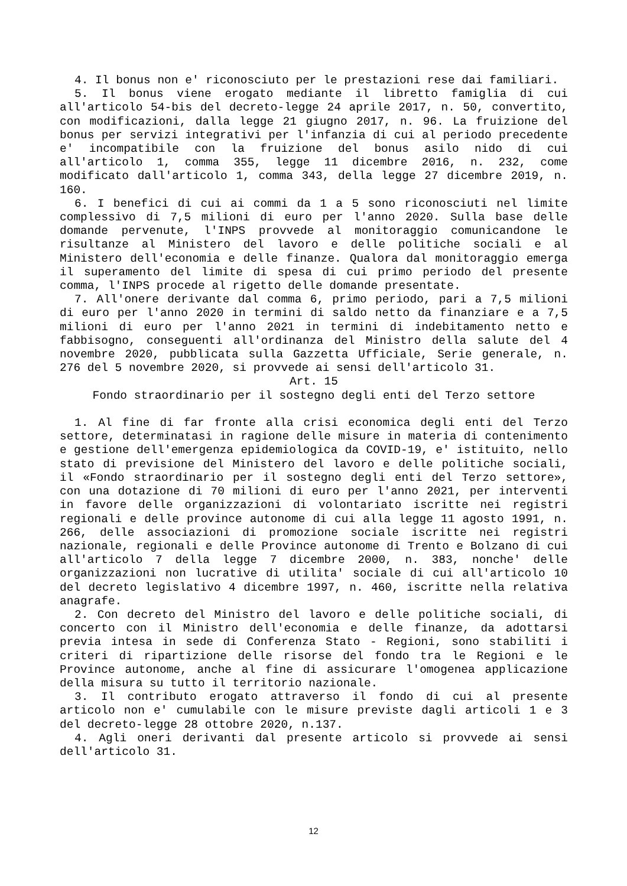4. Il bonus non e' riconosciuto per le prestazioni rese dai familiari.
5. Il bonus viene erogato mediante il libretto famiglia di cui all'articolo 54-bis del decreto-legge 24 aprile 2017, n. 50, convertito, con modificazioni, dalla legge 21 giugno 2017, n. 96. La fruizione del bonus per servizi integrativi per l'infanzia di cui al periodo precedente e' incompatibile con la fruizione del bonus asilo nido di cui all'articolo 1, comma 355, legge 11 dicembre 2016, n. 232, come modificato dall'articolo 1, comma 343, della legge 27 dicembre 2019, n. 160.
6. I benefici di cui ai commi da 1 a 5 sono riconosciuti nel limite complessivo di 7,5 milioni di euro per l'anno 2020. Sulla base delle domande pervenute, l'INPS provvede al monitoraggio comunicandone le risultanze al Ministero del lavoro e delle politiche sociali e al Ministero dell'economia e delle finanze. Qualora dal monitoraggio emerga il superamento del limite di spesa di cui primo periodo del presente comma, l'INPS procede al rigetto delle domande presentate.
7. All'onere derivante dal comma 6, primo periodo, pari a 7,5 milioni di euro per l'anno 2020 in termini di saldo netto da finanziare e a 7,5 milioni di euro per l'anno 2021 in termini di indebitamento netto e fabbisogno, conseguenti all'ordinanza del Ministro della salute del 4 novembre 2020, pubblicata sulla Gazzetta Ufficiale, Serie generale, n. 276 del 5 novembre 2020, si provvede ai sensi dell'articolo 31.
Art. 15
Fondo straordinario per il sostegno degli enti del Terzo settore
1. Al fine di far fronte alla crisi economica degli enti del Terzo settore, determinatasi in ragione delle misure in materia di contenimento e gestione dell'emergenza epidemiologica da COVID-19, e' istituito, nello stato di previsione del Ministero del lavoro e delle politiche sociali, il «Fondo straordinario per il sostegno degli enti del Terzo settore», con una dotazione di 70 milioni di euro per l'anno 2021, per interventi in favore delle organizzazioni di volontariato iscritte nei registri regionali e delle province autonome di cui alla legge 11 agosto 1991, n. 266, delle associazioni di promozione sociale iscritte nei registri nazionale, regionali e delle Province autonome di Trento e Bolzano di cui all'articolo 7 della legge 7 dicembre 2000, n. 383, nonche' delle organizzazioni non lucrative di utilita' sociale di cui all'articolo 10 del decreto legislativo 4 dicembre 1997, n. 460, iscritte nella relativa anagrafe.
2. Con decreto del Ministro del lavoro e delle politiche sociali, di concerto con il Ministro dell'economia e delle finanze, da adottarsi previa intesa in sede di Conferenza Stato - Regioni, sono stabiliti i criteri di ripartizione delle risorse del fondo tra le Regioni e le Province autonome, anche al fine di assicurare l'omogenea applicazione della misura su tutto il territorio nazionale.
3. Il contributo erogato attraverso il fondo di cui al presente articolo non e' cumulabile con le misure previste dagli articoli 1 e 3 del decreto-legge 28 ottobre 2020, n.137.
4. Agli oneri derivanti dal presente articolo si provvede ai sensi dell'articolo 31.
12